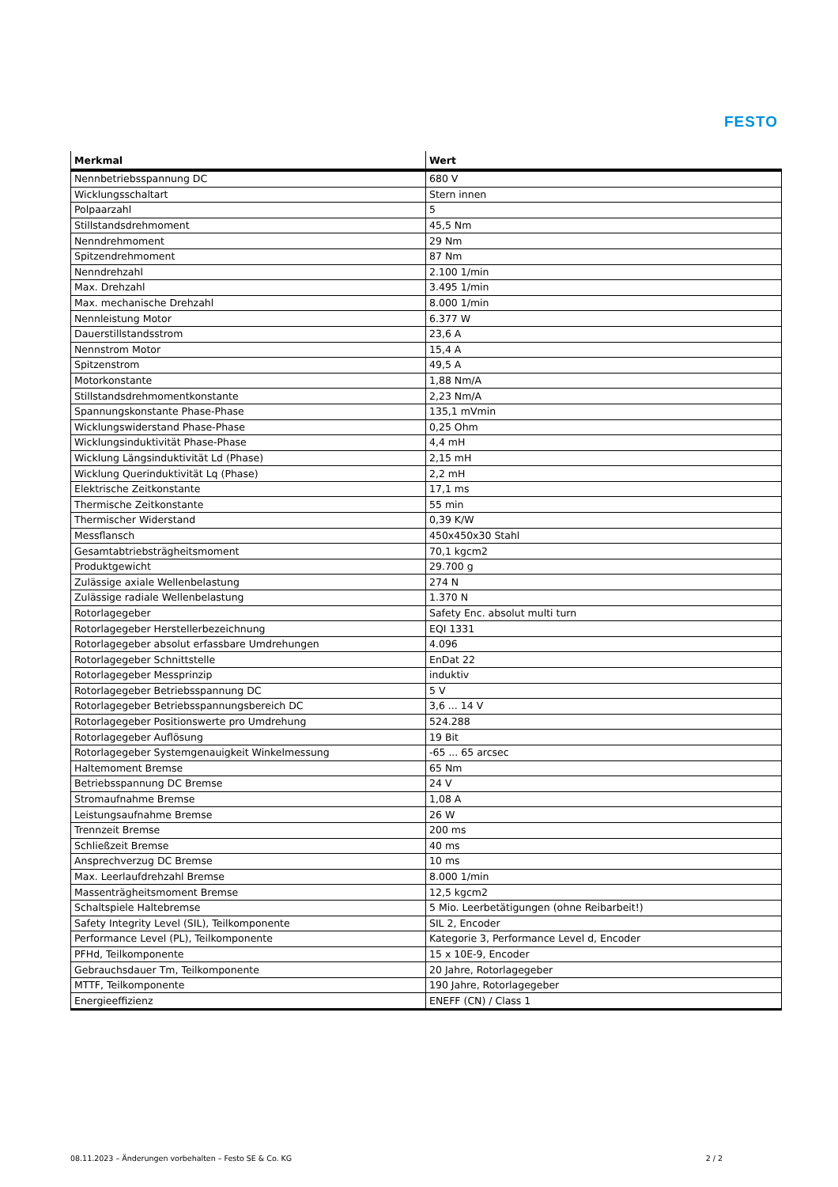FESTO
| Merkmal | Wert |
| --- | --- |
| Nennbetriebsspannung DC | 680 V |
| Wicklungsschaltart | Stern innen |
| Polpaarzahl | 5 |
| Stillstandsdrehmoment | 45,5 Nm |
| Nenndrehmoment | 29 Nm |
| Spitzendrehmoment | 87 Nm |
| Nenndrehzahl | 2.100 1/min |
| Max. Drehzahl | 3.495 1/min |
| Max. mechanische Drehzahl | 8.000 1/min |
| Nennleistung Motor | 6.377 W |
| Dauerstillstandsstrom | 23,6 A |
| Nennstrom Motor | 15,4 A |
| Spitzenstrom | 49,5 A |
| Motorkonstante | 1,88 Nm/A |
| Stillstandsdrehmomentkonstante | 2,23 Nm/A |
| Spannungskonstante Phase-Phase | 135,1 mVmin |
| Wicklungswiderstand Phase-Phase | 0,25 Ohm |
| Wicklungsinduktivität Phase-Phase | 4,4 mH |
| Wicklung Längsinduktivität Ld (Phase) | 2,15 mH |
| Wicklung Querinduktivität Lq (Phase) | 2,2 mH |
| Elektrische Zeitkonstante | 17,1 ms |
| Thermische Zeitkonstante | 55 min |
| Thermischer Widerstand | 0,39 K/W |
| Messflansch | 450x450x30 Stahl |
| Gesamtabtriebsträgheitsmoment | 70,1 kgcm2 |
| Produktgewicht | 29.700 g |
| Zulässige axiale Wellenbelastung | 274 N |
| Zulässige radiale Wellenbelastung | 1.370 N |
| Rotorlagegeber | Safety Enc. absolut multi turn |
| Rotorlagegeber Herstellerbezeichnung | EQI 1331 |
| Rotorlagegeber absolut erfassbare Umdrehungen | 4.096 |
| Rotorlagegeber Schnittstelle | EnDat 22 |
| Rotorlagegeber Messprinzip | induktiv |
| Rotorlagegeber Betriebsspannung DC | 5 V |
| Rotorlagegeber Betriebsspannungsbereich DC | 3,6 ... 14 V |
| Rotorlagegeber Positionswerte pro Umdrehung | 524.288 |
| Rotorlagegeber Auflösung | 19 Bit |
| Rotorlagegeber Systemgenauigkeit Winkelmessung | -65 ... 65 arcsec |
| Haltemoment Bremse | 65 Nm |
| Betriebsspannung DC Bremse | 24 V |
| Stromaufnahme Bremse | 1,08 A |
| Leistungsaufnahme Bremse | 26 W |
| Trennzeit Bremse | 200 ms |
| Schließzeit Bremse | 40 ms |
| Ansprechverzug DC Bremse | 10 ms |
| Max. Leerlaufdrehzahl Bremse | 8.000 1/min |
| Massenträgheitsmoment Bremse | 12,5 kgcm2 |
| Schaltspiele Haltebremse | 5 Mio. Leerbetätigungen (ohne Reibarbeit!) |
| Safety Integrity Level (SIL), Teilkomponente | SIL 2, Encoder |
| Performance Level (PL), Teilkomponente | Kategorie 3, Performance Level d, Encoder |
| PFHd, Teilkomponente | 15 x 10E-9, Encoder |
| Gebrauchsdauer Tm, Teilkomponente | 20 Jahre, Rotorlagegeber |
| MTTF, Teilkomponente | 190 Jahre, Rotorlagegeber |
| Energieeffizienz | ENEFF (CN) / Class 1 |
08.11.2023 – Änderungen vorbehalten – Festo SE & Co. KG 2 / 2